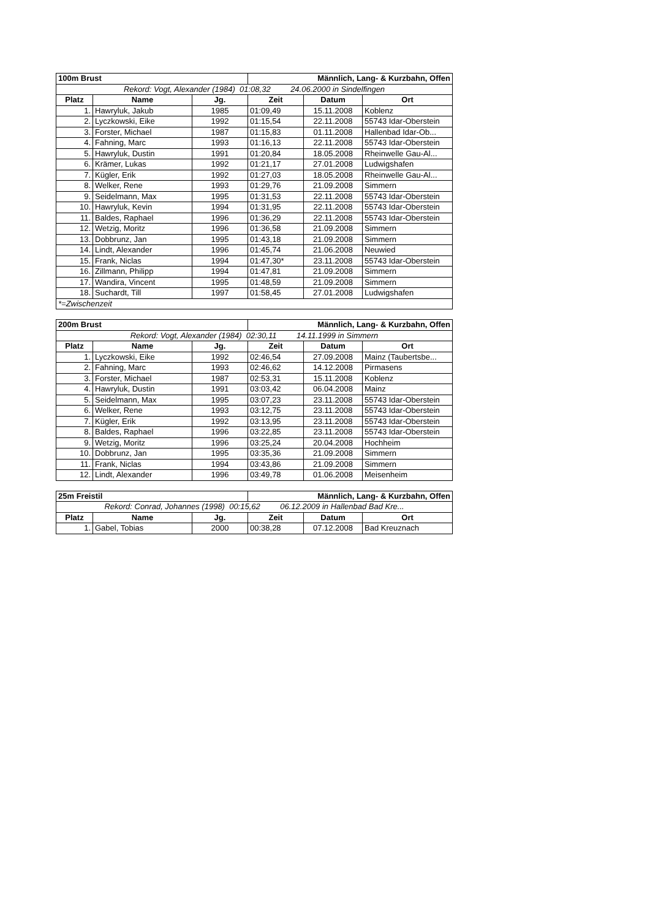| 100m Brust | | | Männlich, Lang- & Kurzbahn, Offen | | |
| Rekord: Vogt, Alexander (1984) 01:08,32 24.06.2000 in Sindelfingen | | | | | |
| Platz | Name | Jg. | Zeit | Datum | Ort |
| 1. | Hawryluk, Jakub | 1985 | 01:09,49 | 15.11.2008 | Koblenz |
| 2. | Lyczkowski, Eike | 1992 | 01:15,54 | 22.11.2008 | 55743 Idar-Oberstein |
| 3. | Forster, Michael | 1987 | 01:15,83 | 01.11.2008 | Hallenbad Idar-Ob... |
| 4. | Fahning, Marc | 1993 | 01:16,13 | 22.11.2008 | 55743 Idar-Oberstein |
| 5. | Hawryluk, Dustin | 1991 | 01:20,84 | 18.05.2008 | Rheinwelle Gau-Al... |
| 6. | Krämer, Lukas | 1992 | 01:21,17 | 27.01.2008 | Ludwigshafen |
| 7. | Kügler, Erik | 1992 | 01:27,03 | 18.05.2008 | Rheinwelle Gau-Al... |
| 8. | Welker, Rene | 1993 | 01:29,76 | 21.09.2008 | Simmern |
| 9. | Seidelmann, Max | 1995 | 01:31,53 | 22.11.2008 | 55743 Idar-Oberstein |
| 10. | Hawryluk, Kevin | 1994 | 01:31,95 | 22.11.2008 | 55743 Idar-Oberstein |
| 11. | Baldes, Raphael | 1996 | 01:36,29 | 22.11.2008 | 55743 Idar-Oberstein |
| 12. | Wetzig, Moritz | 1996 | 01:36,58 | 21.09.2008 | Simmern |
| 13. | Dobbrunz, Jan | 1995 | 01:43,18 | 21.09.2008 | Simmern |
| 14. | Lindt, Alexander | 1996 | 01:45,74 | 21.06.2008 | Neuwied |
| 15. | Frank, Niclas | 1994 | 01:47,30* | 23.11.2008 | 55743 Idar-Oberstein |
| 16. | Zillmann, Philipp | 1994 | 01:47,81 | 21.09.2008 | Simmern |
| 17. | Wandira, Vincent | 1995 | 01:48,59 | 21.09.2008 | Simmern |
| 18. | Suchardt, Till | 1997 | 01:58,45 | 27.01.2008 | Ludwigshafen |
| *=Zwischenzeit | | | | | |
| 200m Brust | | | Männlich, Lang- & Kurzbahn, Offen | | |
| Rekord: Vogt, Alexander (1984) 02:30,11 14.11.1999 in Simmern | | | | | |
| Platz | Name | Jg. | Zeit | Datum | Ort |
| 1. | Lyczkowski, Eike | 1992 | 02:46,54 | 27.09.2008 | Mainz (Taubertsbe... |
| 2. | Fahning, Marc | 1993 | 02:46,62 | 14.12.2008 | Pirmasens |
| 3. | Forster, Michael | 1987 | 02:53,31 | 15.11.2008 | Koblenz |
| 4. | Hawryluk, Dustin | 1991 | 03:03,42 | 06.04.2008 | Mainz |
| 5. | Seidelmann, Max | 1995 | 03:07,23 | 23.11.2008 | 55743 Idar-Oberstein |
| 6. | Welker, Rene | 1993 | 03:12,75 | 23.11.2008 | 55743 Idar-Oberstein |
| 7. | Kügler, Erik | 1992 | 03:13,95 | 23.11.2008 | 55743 Idar-Oberstein |
| 8. | Baldes, Raphael | 1996 | 03:22,85 | 23.11.2008 | 55743 Idar-Oberstein |
| 9. | Wetzig, Moritz | 1996 | 03:25,24 | 20.04.2008 | Hochheim |
| 10. | Dobbrunz, Jan | 1995 | 03:35,36 | 21.09.2008 | Simmern |
| 11. | Frank, Niclas | 1994 | 03:43,86 | 21.09.2008 | Simmern |
| 12. | Lindt, Alexander | 1996 | 03:49,78 | 01.06.2008 | Meisenheim |
| 25m Freistil | | | Männlich, Lang- & Kurzbahn, Offen | | |
| Rekord: Conrad, Johannes (1998) 00:15,62 06.12.2009 in Hallenbad Bad Kre... | | | | | |
| Platz | Name | Jg. | Zeit | Datum | Ort |
| 1. | Gabel, Tobias | 2000 | 00:38,28 | 07.12.2008 | Bad Kreuznach |